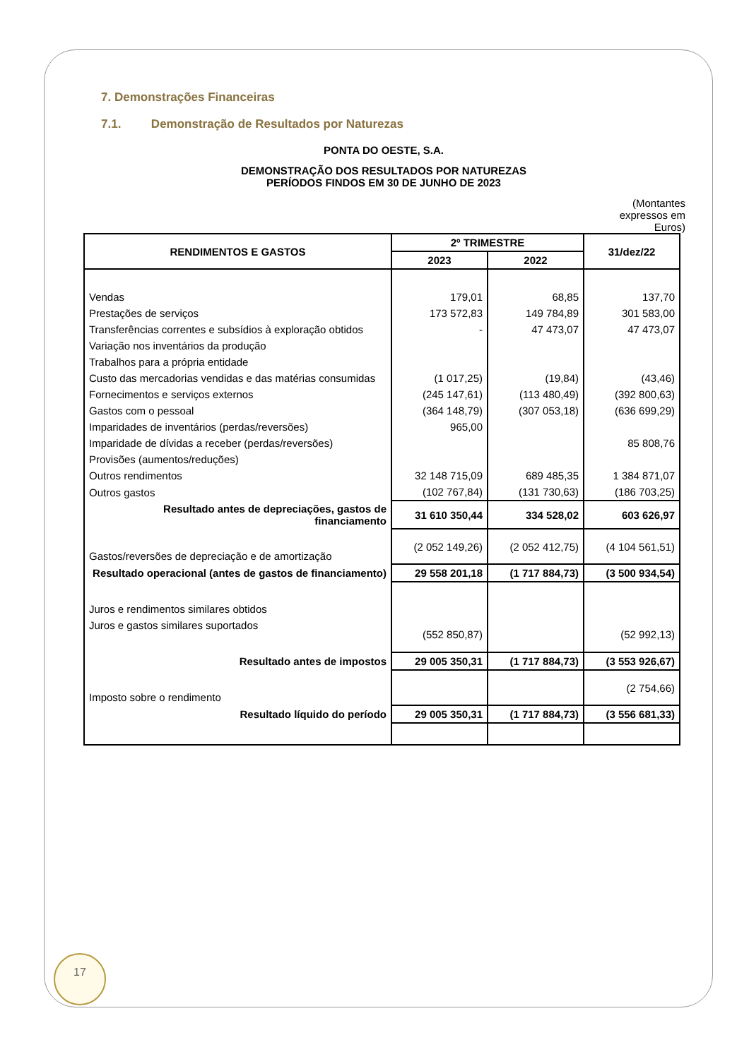7. Demonstrações Financeiras
7.1. Demonstração de Resultados por Naturezas
PONTA DO OESTE, S.A.
DEMONSTRAÇÃO DOS RESULTADOS POR NATUREZAS
PERÍODOS FINDOS EM 30 DE JUNHO DE 2023
(Montantes expressos em Euros)
| RENDIMENTOS E GASTOS | 2º TRIMESTRE | | 31/dez/22 |
| --- | --- | --- | --- |
| | 2023 | 2022 | |
| Vendas | 179,01 | 68,85 | 137,70 |
| Prestações de serviços | 173 572,83 | 149 784,89 | 301 583,00 |
| Transferências correntes e subsídios à exploração obtidos | - | 47 473,07 | 47 473,07 |
| Variação nos inventários da produção | | | |
| Trabalhos para a própria entidade | | | |
| Custo das mercadorias vendidas e das matérias consumidas | (1 017,25) | (19,84) | (43,46) |
| Fornecimentos e serviços externos | (245 147,61) | (113 480,49) | (392 800,63) |
| Gastos com o pessoal | (364 148,79) | (307 053,18) | (636 699,29) |
| Imparidades de inventários (perdas/reversões) | 965,00 | | |
| Imparidade de dívidas a receber (perdas/reversões) | | | 85 808,76 |
| Provisões (aumentos/reduções) | | | |
| Outros rendimentos | 32 148 715,09 | 689 485,35 | 1 384 871,07 |
| Outros gastos | (102 767,84) | (131 730,63) | (186 703,25) |
| Resultado antes de depreciações, gastos de financiamento | 31 610 350,44 | 334 528,02 | 603 626,97 |
| Gastos/reversões de depreciação e de amortização | (2 052 149,26) | (2 052 412,75) | (4 104 561,51) |
| Resultado operacional (antes de gastos de financiamento) | 29 558 201,18 | (1 717 884,73) | (3 500 934,54) |
| Juros e rendimentos similares obtidos | | | |
| Juros e gastos similares suportados | (552 850,87) | | (52 992,13) |
| Resultado antes de impostos | 29 005 350,31 | (1 717 884,73) | (3 553 926,67) |
| Imposto sobre o rendimento | | | (2 754,66) |
| Resultado líquido do período | 29 005 350,31 | (1 717 884,73) | (3 556 681,33) |
17